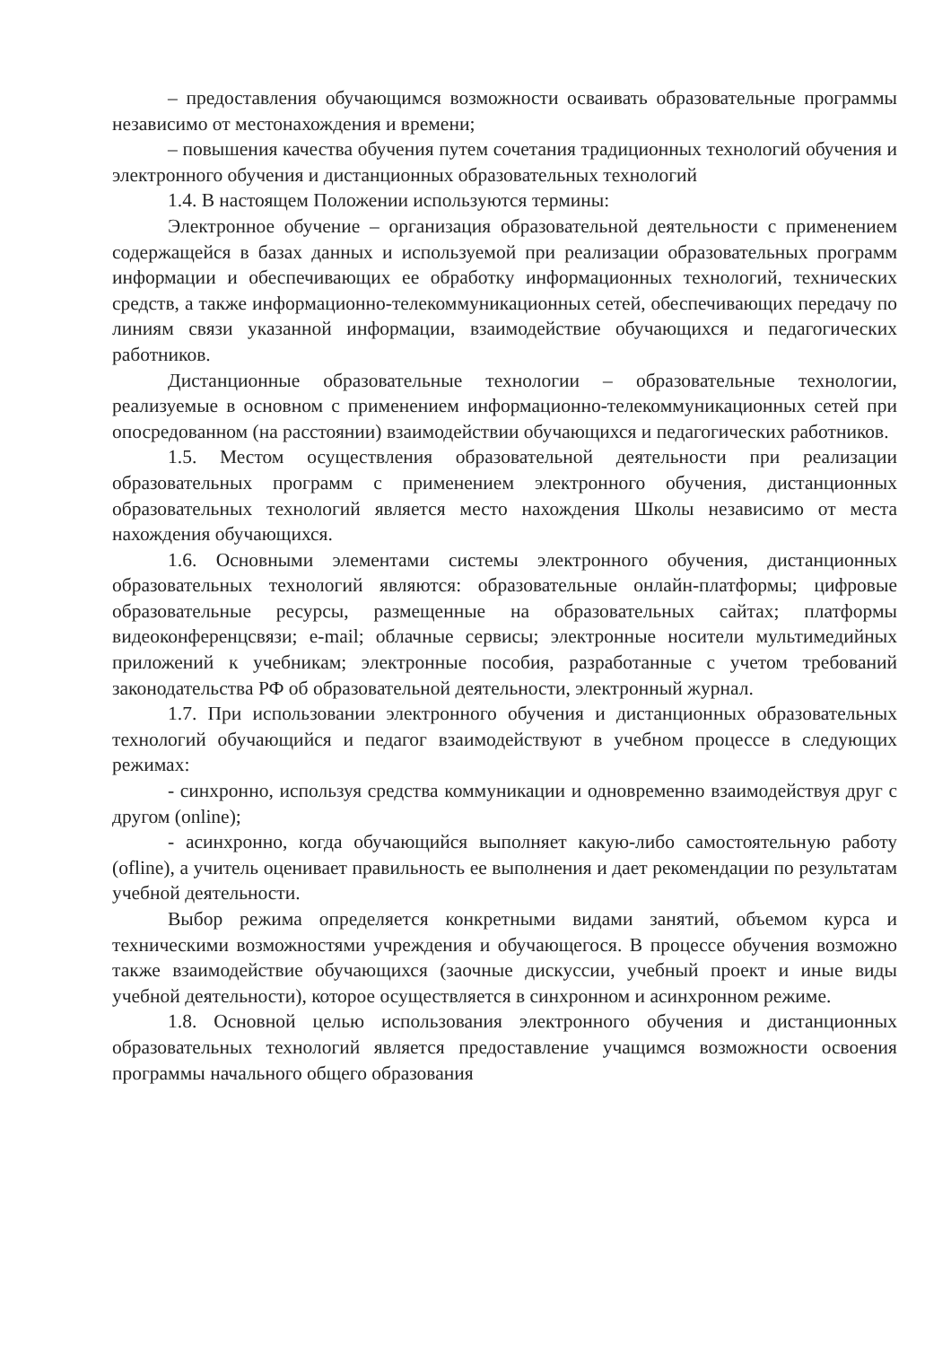– предоставления обучающимся возможности осваивать образовательные программы независимо от местонахождения и времени;
– повышения качества обучения путем сочетания традиционных технологий обучения и электронного обучения и дистанционных образовательных технологий
1.4. В настоящем Положении используются термины:
Электронное обучение – организация образовательной деятельности с применением содержащейся в базах данных и используемой при реализации образовательных программ информации и обеспечивающих ее обработку информационных технологий, технических средств, а также информационно-телекоммуникационных сетей, обеспечивающих передачу по линиям связи указанной информации, взаимодействие обучающихся и педагогических работников.
Дистанционные образовательные технологии – образовательные технологии, реализуемые в основном с применением информационно-телекоммуникационных сетей при опосредованном (на расстоянии) взаимодействии обучающихся и педагогических работников.
1.5. Местом осуществления образовательной деятельности при реализации образовательных программ с применением электронного обучения, дистанционных образовательных технологий является место нахождения Школы независимо от места нахождения обучающихся.
1.6. Основными элементами системы электронного обучения, дистанционных образовательных технологий являются: образовательные онлайн-платформы; цифровые образовательные ресурсы, размещенные на образовательных сайтах; платформы видеоконференцсвязи; e-mail; облачные сервисы; электронные носители мультимедийных приложений к учебникам; электронные пособия, разработанные с учетом требований законодательства РФ об образовательной деятельности, электронный журнал.
1.7. При использовании электронного обучения и дистанционных образовательных технологий обучающийся и педагог взаимодействуют в учебном процессе в следующих режимах:
- синхронно, используя средства коммуникации и одновременно взаимодействуя друг с другом (online);
- асинхронно, когда обучающийся выполняет какую-либо самостоятельную работу (ofline), а учитель оценивает правильность ее выполнения и дает рекомендации по результатам учебной деятельности.
Выбор режима определяется конкретными видами занятий, объемом курса и техническими возможностями учреждения и обучающегося. В процессе обучения возможно также взаимодействие обучающихся (заочные дискуссии, учебный проект и иные виды учебной деятельности), которое осуществляется в синхронном и асинхронном режиме.
1.8. Основной целью использования электронного обучения и дистанционных образовательных технологий является предоставление учащимся возможности освоения программы начального общего образования